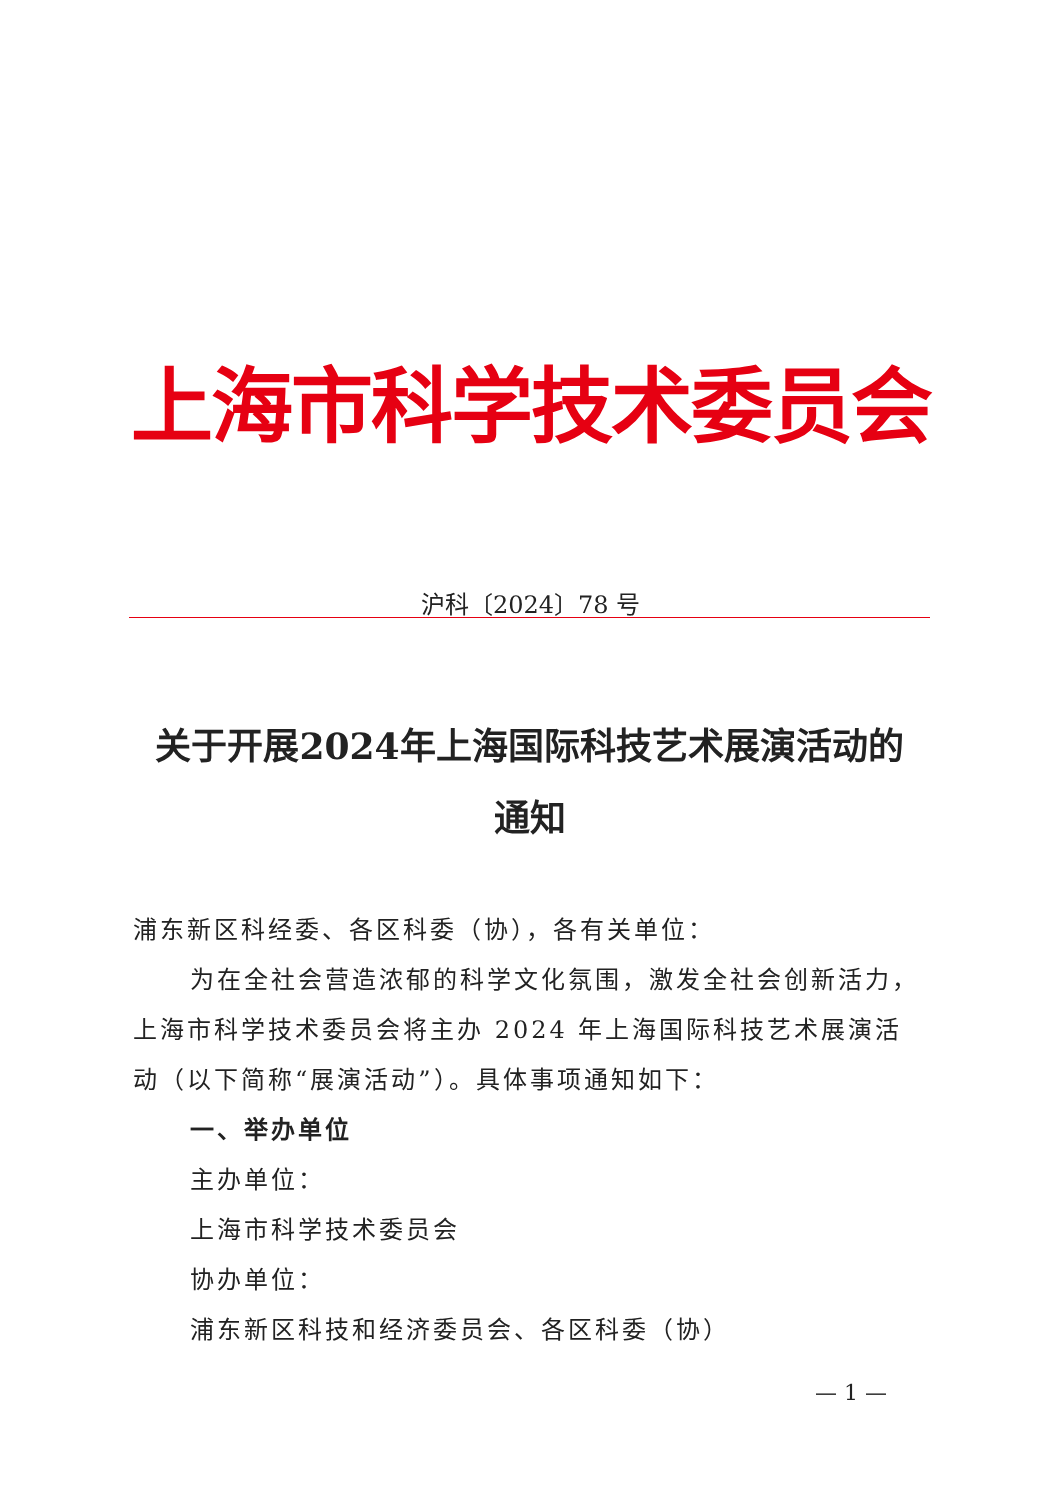上海市科学技术委员会
沪科〔2024〕78 号
关于开展2024年上海国际科技艺术展演活动的
通知
浦东新区科经委、各区科委（协），各有关单位：
为在全社会营造浓郁的科学文化氛围，激发全社会创新活力，上海市科学技术委员会将主办 2024 年上海国际科技艺术展演活动（以下简称“展演活动”）。具体事项通知如下：
一、举办单位
主办单位：
上海市科学技术委员会
协办单位：
浦东新区科技和经济委员会、各区科委（协）
— 1 —